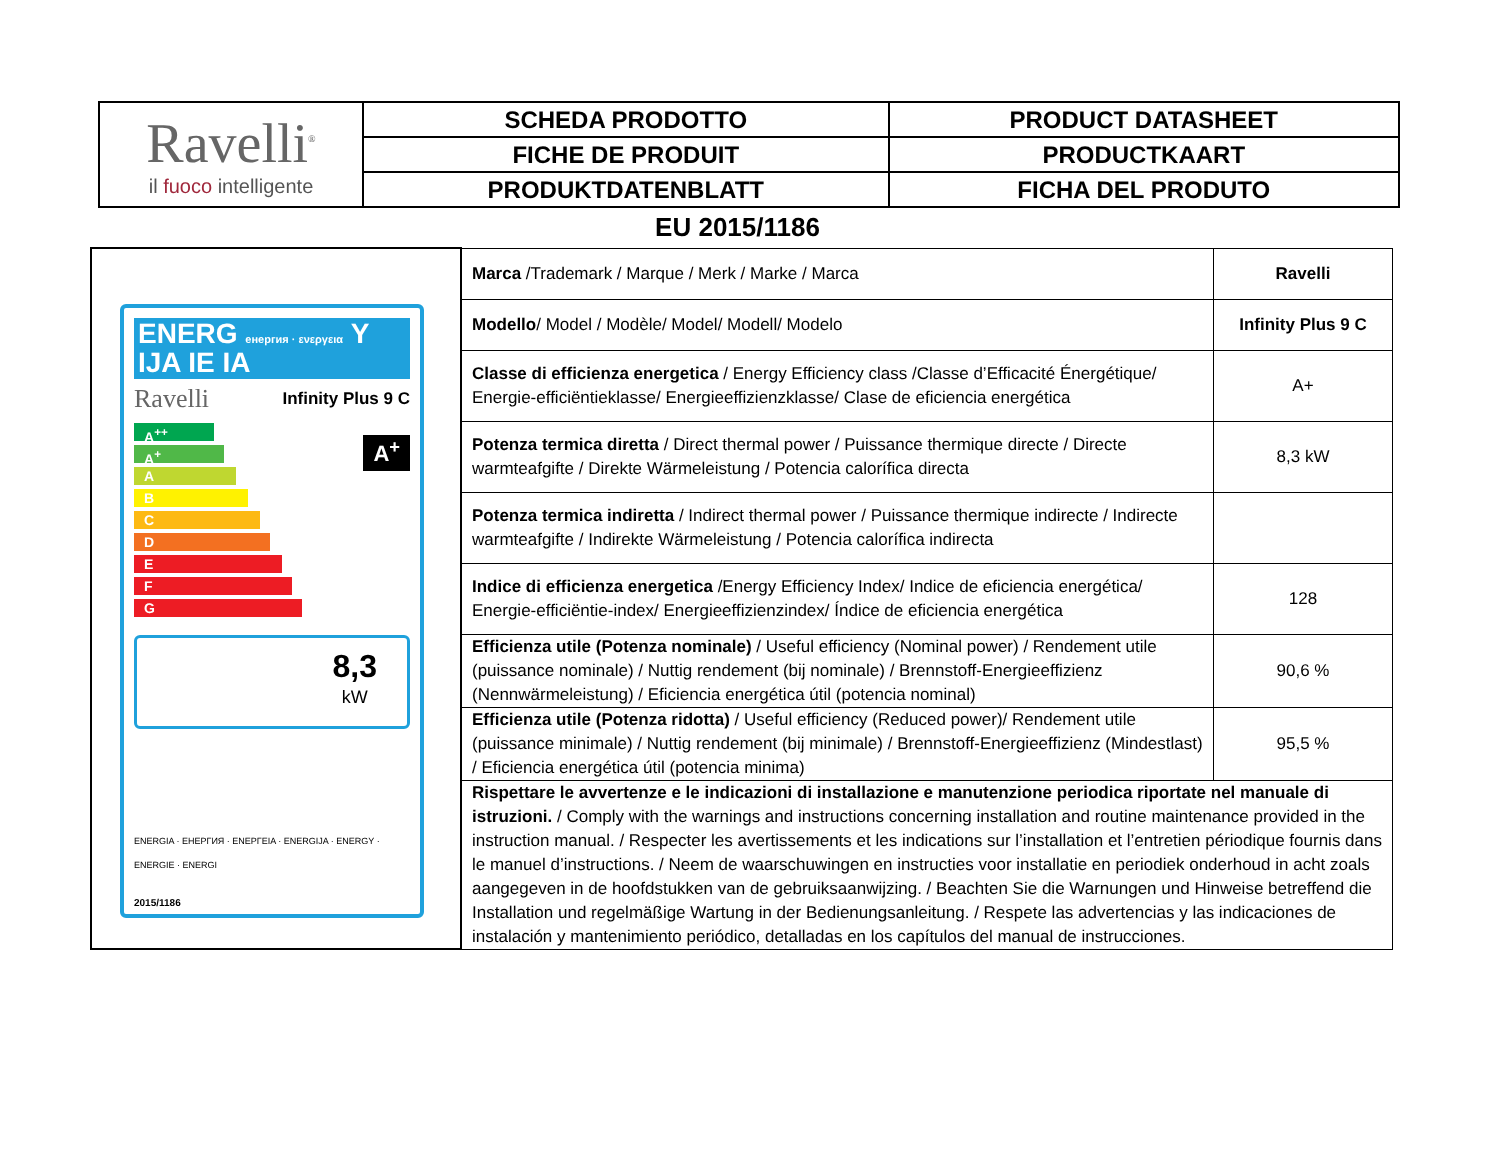| Ravelli<sup>®</sup> il fuoco intelligente | SCHEDA PRODOTTO | PRODUCT DATASHEET |
| | FICHE DE PRODUIT | PRODUCTKAART |
| | PRODUKTDATENBLATT | FICHA DEL PRODUTO |
EU 2015/1186
| ENERG енергия · ενεργεια Y IJA IE IA Ravelli Infinity Plus 9 C A<sup>++</sup> A<sup>+</sup> A B C D E F G A<sup>+</sup> 8,3 kW ENERGIA · ЕНЕРГИЯ · ΕΝΕΡΓΕΙΑ · ENERGIJA · ENERGY · ENERGIE · ENERGI 2015/1186 | Marca /Trademark / Marque / Merk / Marke / Marca | Ravelli |
| | Modello / Model / Modèle/ Model/ Modell/ Modelo | Infinity Plus 9 C |
| | Classe di efficienza energetica / Energy Efficiency class /Classe d’Efficacité Énergétique/ Energie-efficiëntieklasse/ Energieeffizienzklasse/ Clase de eficiencia energética | A+ |
| | Potenza termica diretta / Direct thermal power / Puissance thermique directe / Directe warmteafgifte / Direkte Wärmeleistung / Potencia calorífica directa | 8,3 kW |
| | Potenza termica indiretta / Indirect thermal power / Puissance thermique indirecte / Indirecte warmteafgifte / Indirekte Wärmeleistung / Potencia calorífica indirecta | |
| | Indice di efficienza energetica /Energy Efficiency Index/ Indice de eficiencia energética/ Energie-efficiëntie-index/ Energieeffizienzindex/ Índice de eficiencia energética | 128 |
| | Efficienza utile (Potenza nominale) / Useful efficiency (Nominal power) / Rendement utile (puissance nominale) / Nuttig rendement (bij nominale) / Brennstoff-Energieeffizienz (Nennwärmeleistung) / Eficiencia energética útil (potencia nominal) | 90,6 % |
| | Efficienza utile (Potenza ridotta) / Useful efficiency (Reduced power)/ Rendement utile (puissance minimale) / Nuttig rendement (bij minimale) / Brennstoff-Energieeffizienz (Mindestlast) / Eficiencia energética útil (potencia minima) | 95,5 % |
| | Rispettare le avvertenze e le indicazioni di installazione e manutenzione periodica riportate nel manuale di istruzioni. / Comply with the warnings and instructions concerning installation and routine maintenance provided in the instruction manual. / Respecter les avertissements et les indications sur l’installation et l’entretien périodique fournis dans le manuel d’instructions. / Neem de waarschuwingen en instructies voor installatie en periodiek onderhoud in acht zoals aangegeven in de hoofdstukken van de gebruiksaanwijzing. / Beachten Sie die Warnungen und Hinweise betreffend die Installation und regelmäßige Wartung in der Bedienungsanleitung. / Respete las advertencias y las indicaciones de instalación y mantenimiento periódico, detalladas en los capítulos del manual de instrucciones. | |